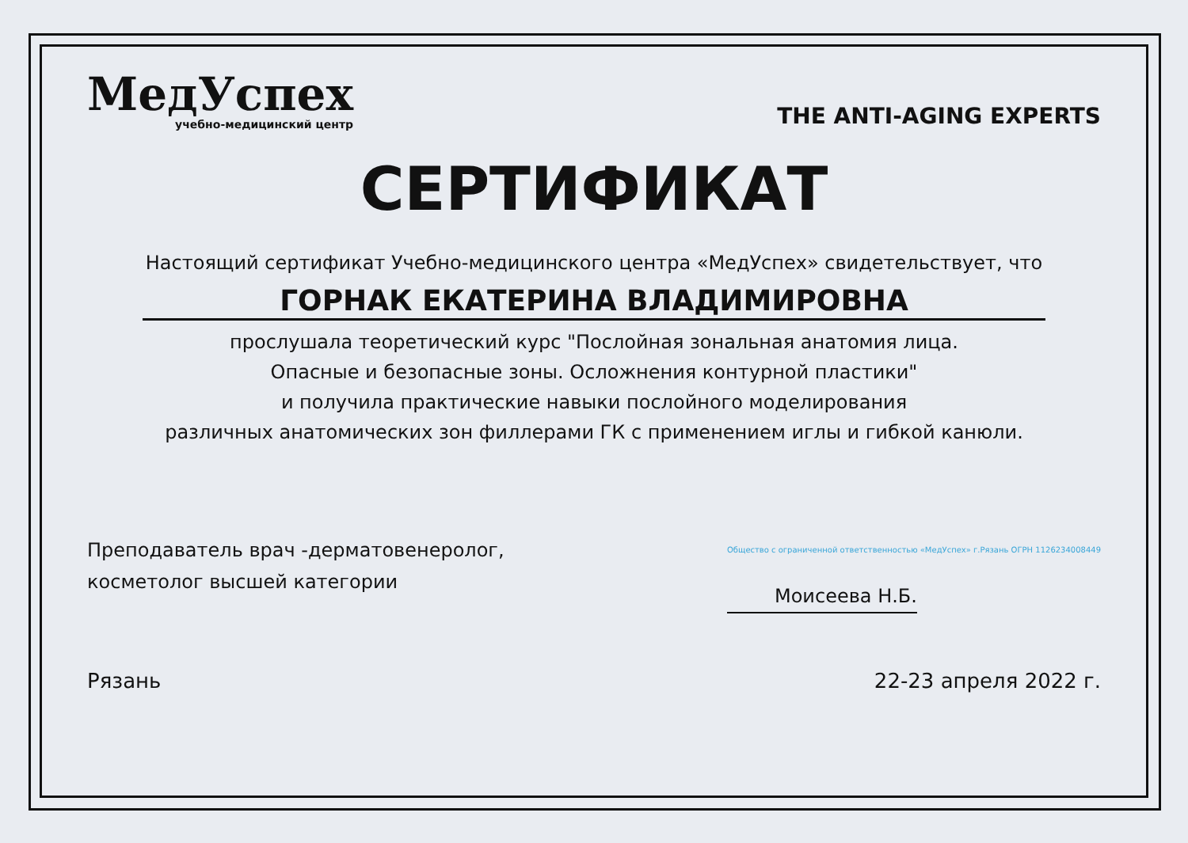МедУспех
учебно-медицинский центр
THE ANTI-AGING EXPERTS
СЕРТИФИКАТ
Настоящий сертификат Учебно-медицинского центра «МедУспех» свидетельствует, что
ГОРНАК ЕКАТЕРИНА ВЛАДИМИРОВНА
прослушала теоретический курс "Послойная зональная анатомия лица.
Опасные и безопасные зоны. Осложнения контурной пластики"
и получила практические навыки послойного моделирования
различных анатомических зон филлерами ГК с применением иглы и гибкой канюли.
Преподаватель врач -дерматовенеролог,
косметолог высшей категории
Общество с ограниченной ответственностью «МедУспех» г.Рязань ОГРН 1126234008449
Моисеева Н.Б.
Рязань 22-23 апреля 2022 г.